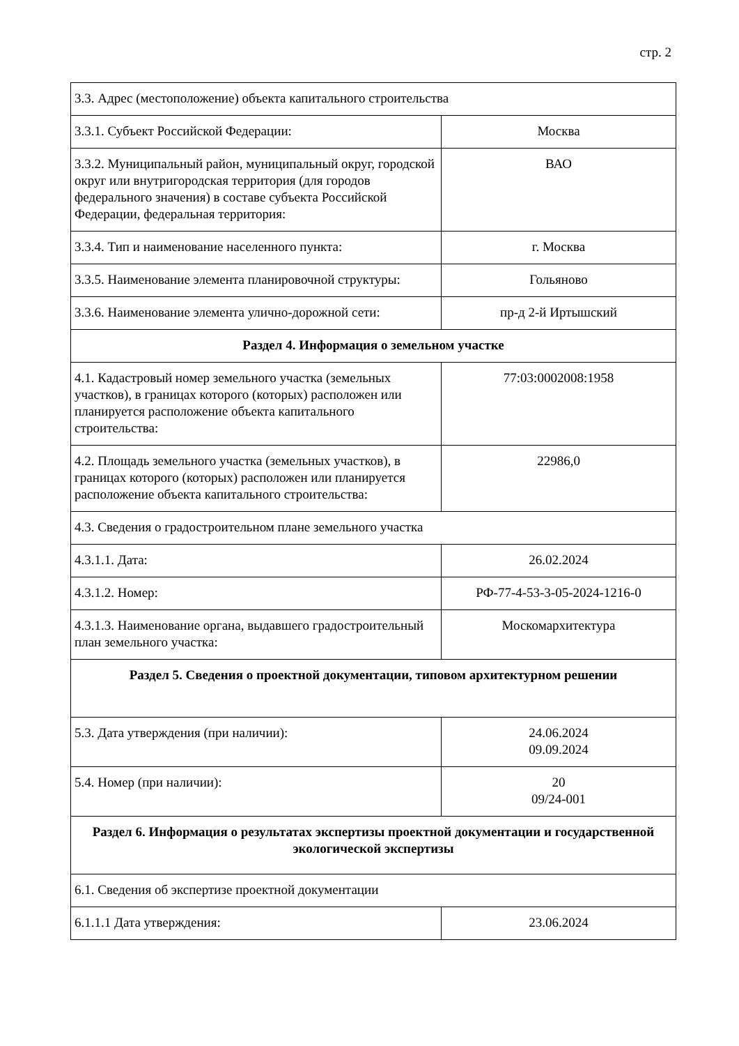стр. 2
| 3.3. Адрес (местоположение) объекта капитального строительства | |
| 3.3.1. Субъект Российской Федерации: | Москва |
| 3.3.2. Муниципальный район, муниципальный округ, городской округ или внутригородская территория (для городов федерального значения) в составе субъекта Российской Федерации, федеральная территория: | ВАО |
| 3.3.4. Тип и наименование населенного пункта: | г. Москва |
| 3.3.5. Наименование элемента планировочной структуры: | Гольяново |
| 3.3.6. Наименование элемента улично-дорожной сети: | пр-д 2-й Иртышский |
| Раздел 4. Информация о земельном участке | |
| 4.1. Кадастровый номер земельного участка (земельных участков), в границах которого (которых) расположен или планируется расположение объекта капитального строительства: | 77:03:0002008:1958 |
| 4.2. Площадь земельного участка (земельных участков), в границах которого (которых) расположен или планируется расположение объекта капитального строительства: | 22986,0 |
| 4.3. Сведения о градостроительном плане земельного участка | |
| 4.3.1.1. Дата: | 26.02.2024 |
| 4.3.1.2. Номер: | РФ-77-4-53-3-05-2024-1216-0 |
| 4.3.1.3. Наименование органа, выдавшего градостроительный план земельного участка: | Москомархитектура |
| Раздел 5. Сведения о проектной документации, типовом архитектурном решении | |
| 5.3. Дата утверждения (при наличии): | 24.06.2024 09.09.2024 |
| 5.4. Номер (при наличии): | 20 09/24-001 |
| Раздел 6. Информация о результатах экспертизы проектной документации и государственной экологической экспертизы | |
| 6.1. Сведения об экспертизе проектной документации | |
| 6.1.1.1 Дата утверждения: | 23.06.2024 |